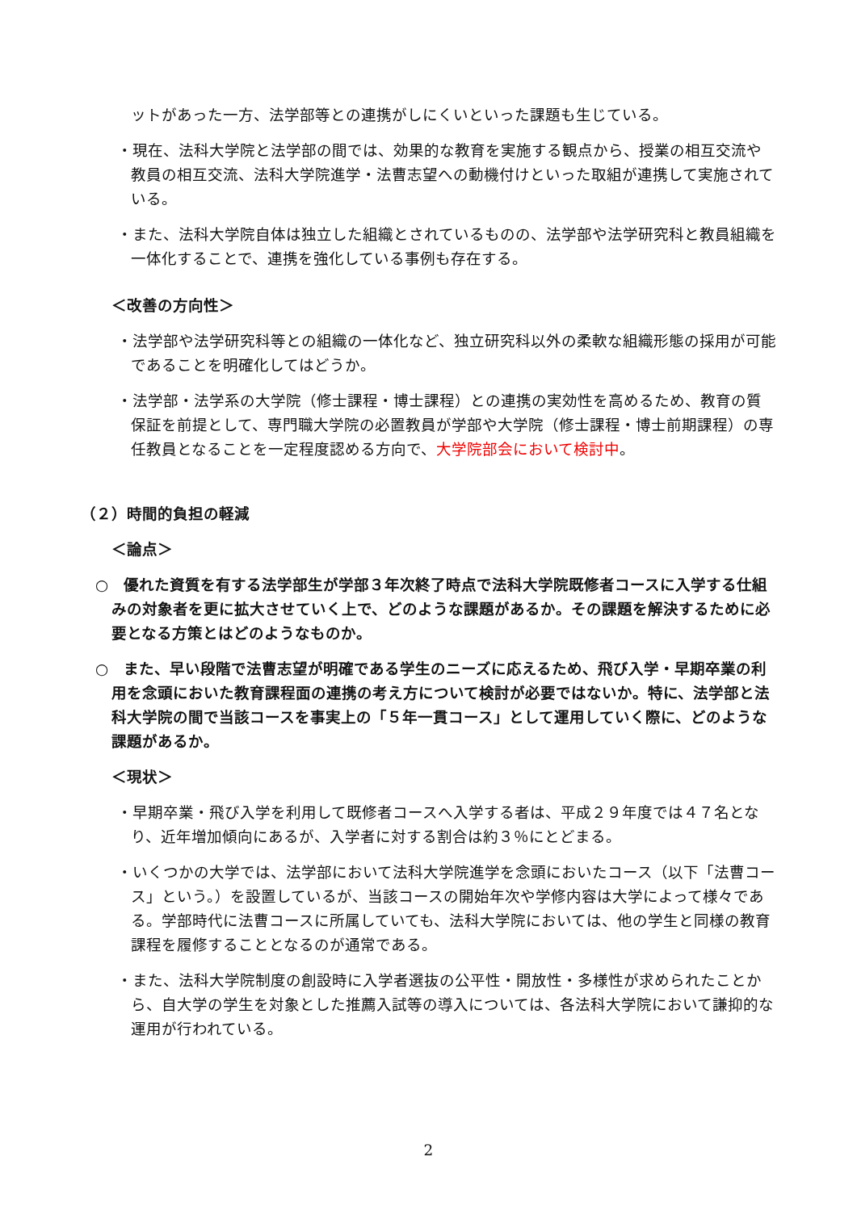ットがあった一方、法学部等との連携がしにくいといった課題も生じている。
・現在、法科大学院と法学部の間では、効果的な教育を実施する観点から、授業の相互交流や教員の相互交流、法科大学院進学・法曹志望への動機付けといった取組が連携して実施されている。
・また、法科大学院自体は独立した組織とされているものの、法学部や法学研究科と教員組織を一体化することで、連携を強化している事例も存在する。
＜改善の方向性＞
・法学部や法学研究科等との組織の一体化など、独立研究科以外の柔軟な組織形態の採用が可能であることを明確化してはどうか。
・法学部・法学系の大学院（修士課程・博士課程）との連携の実効性を高めるため、教育の質保証を前提として、専門職大学院の必置教員が学部や大学院（修士課程・博士前期課程）の専任教員となることを一定程度認める方向で、大学院部会において検討中。
（２）時間的負担の軽減
＜論点＞
○　優れた資質を有する法学部生が学部３年次終了時点で法科大学院既修者コースに入学する仕組みの対象者を更に拡大させていく上で、どのような課題があるか。その課題を解決するために必要となる方策とはどのようなものか。
○　また、早い段階で法曹志望が明確である学生のニーズに応えるため、飛び入学・早期卒業の利用を念頭においた教育課程面の連携の考え方について検討が必要ではないか。特に、法学部と法科大学院の間で当該コースを事実上の「５年一貫コース」として運用していく際に、どのような課題があるか。
＜現状＞
・早期卒業・飛び入学を利用して既修者コースへ入学する者は、平成２９年度では４７名となり、近年増加傾向にあるが、入学者に対する割合は約３％にとどまる。
・いくつかの大学では、法学部において法科大学院進学を念頭においたコース（以下「法曹コース」という。）を設置しているが、当該コースの開始年次や学修内容は大学によって様々である。学部時代に法曹コースに所属していても、法科大学院においては、他の学生と同様の教育課程を履修することとなるのが通常である。
・また、法科大学院制度の創設時に入学者選抜の公平性・開放性・多様性が求められたことから、自大学の学生を対象とした推薦入試等の導入については、各法科大学院において謙抑的な運用が行われている。
2